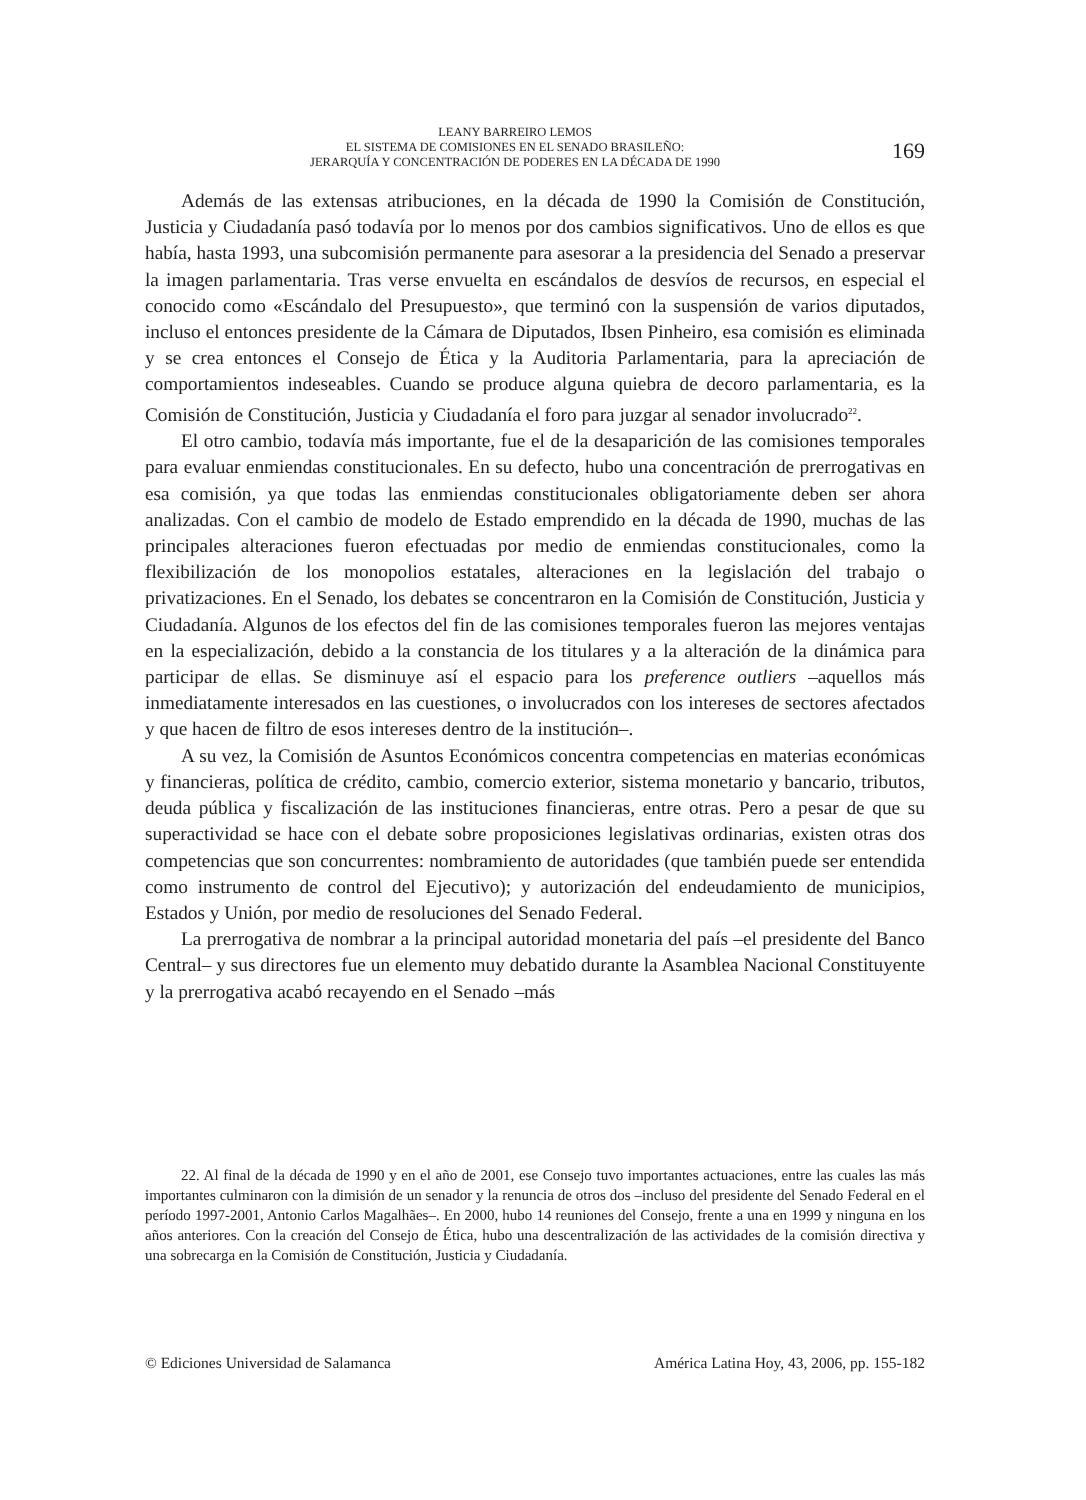LEANY BARREIRO LEMOS
EL SISTEMA DE COMISIONES EN EL SENADO BRASILEÑO:
JERARQUÍA Y CONCENTRACIÓN DE PODERES EN LA DÉCADA DE 1990
169
Además de las extensas atribuciones, en la década de 1990 la Comisión de Constitución, Justicia y Ciudadanía pasó todavía por lo menos por dos cambios significativos. Uno de ellos es que había, hasta 1993, una subcomisión permanente para asesorar a la presidencia del Senado a preservar la imagen parlamentaria. Tras verse envuelta en escándalos de desvíos de recursos, en especial el conocido como «Escándalo del Presupuesto», que terminó con la suspensión de varios diputados, incluso el entonces presidente de la Cámara de Diputados, Ibsen Pinheiro, esa comisión es eliminada y se crea entonces el Consejo de Ética y la Auditoria Parlamentaria, para la apreciación de comportamientos indeseables. Cuando se produce alguna quiebra de decoro parlamentaria, es la Comisión de Constitución, Justicia y Ciudadanía el foro para juzgar al senador involucrado<sup>22</sup>.
El otro cambio, todavía más importante, fue el de la desaparición de las comisiones temporales para evaluar enmiendas constitucionales. En su defecto, hubo una concentración de prerrogativas en esa comisión, ya que todas las enmiendas constitucionales obligatoriamente deben ser ahora analizadas. Con el cambio de modelo de Estado emprendido en la década de 1990, muchas de las principales alteraciones fueron efectuadas por medio de enmiendas constitucionales, como la flexibilización de los monopolios estatales, alteraciones en la legislación del trabajo o privatizaciones. En el Senado, los debates se concentraron en la Comisión de Constitución, Justicia y Ciudadanía. Algunos de los efectos del fin de las comisiones temporales fueron las mejores ventajas en la especialización, debido a la constancia de los titulares y a la alteración de la dinámica para participar de ellas. Se disminuye así el espacio para los preference outliers –aquellos más inmediatamente interesados en las cuestiones, o involucrados con los intereses de sectores afectados y que hacen de filtro de esos intereses dentro de la institución–.
A su vez, la Comisión de Asuntos Económicos concentra competencias en materias económicas y financieras, política de crédito, cambio, comercio exterior, sistema monetario y bancario, tributos, deuda pública y fiscalización de las instituciones financieras, entre otras. Pero a pesar de que su superactividad se hace con el debate sobre proposiciones legislativas ordinarias, existen otras dos competencias que son concurrentes: nombramiento de autoridades (que también puede ser entendida como instrumento de control del Ejecutivo); y autorización del endeudamiento de municipios, Estados y Unión, por medio de resoluciones del Senado Federal.
La prerrogativa de nombrar a la principal autoridad monetaria del país –el presidente del Banco Central– y sus directores fue un elemento muy debatido durante la Asamblea Nacional Constituyente y la prerrogativa acabó recayendo en el Senado –más
22. Al final de la década de 1990 y en el año de 2001, ese Consejo tuvo importantes actuaciones, entre las cuales las más importantes culminaron con la dimisión de un senador y la renuncia de otros dos –incluso del presidente del Senado Federal en el período 1997-2001, Antonio Carlos Magalhães–. En 2000, hubo 14 reuniones del Consejo, frente a una en 1999 y ninguna en los años anteriores. Con la creación del Consejo de Ética, hubo una descentralización de las actividades de la comisión directiva y una sobrecarga en la Comisión de Constitución, Justicia y Ciudadanía.
© Ediciones Universidad de Salamanca América Latina Hoy, 43, 2006, pp. 155-182